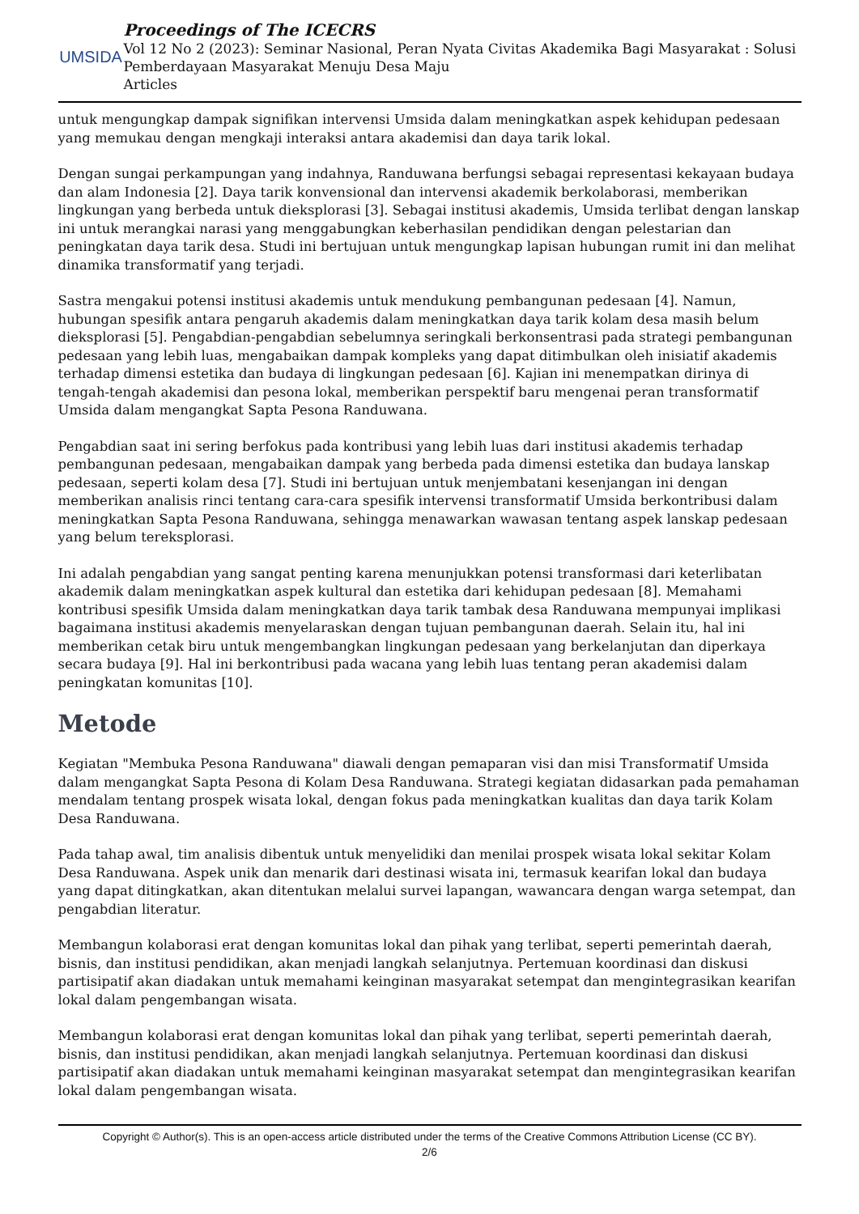UMSIDA
Proceedings of The ICECRS
Vol 12 No 2 (2023): Seminar Nasional, Peran Nyata Civitas Akademika Bagi Masyarakat : Solusi Pemberdayaan Masyarakat Menuju Desa Maju
Articles
untuk mengungkap dampak signifikan intervensi Umsida dalam meningkatkan aspek kehidupan pedesaan yang memukau dengan mengkaji interaksi antara akademisi dan daya tarik lokal.
Dengan sungai perkampungan yang indahnya, Randuwana berfungsi sebagai representasi kekayaan budaya dan alam Indonesia [2]. Daya tarik konvensional dan intervensi akademik berkolaborasi, memberikan lingkungan yang berbeda untuk dieksplorasi [3]. Sebagai institusi akademis, Umsida terlibat dengan lanskap ini untuk merangkai narasi yang menggabungkan keberhasilan pendidikan dengan pelestarian dan peningkatan daya tarik desa. Studi ini bertujuan untuk mengungkap lapisan hubungan rumit ini dan melihat dinamika transformatif yang terjadi.
Sastra mengakui potensi institusi akademis untuk mendukung pembangunan pedesaan [4]. Namun, hubungan spesifik antara pengaruh akademis dalam meningkatkan daya tarik kolam desa masih belum dieksplorasi [5]. Pengabdian-pengabdian sebelumnya seringkali berkonsentrasi pada strategi pembangunan pedesaan yang lebih luas, mengabaikan dampak kompleks yang dapat ditimbulkan oleh inisiatif akademis terhadap dimensi estetika dan budaya di lingkungan pedesaan [6]. Kajian ini menempatkan dirinya di tengah-tengah akademisi dan pesona lokal, memberikan perspektif baru mengenai peran transformatif Umsida dalam mengangkat Sapta Pesona Randuwana.
Pengabdian saat ini sering berfokus pada kontribusi yang lebih luas dari institusi akademis terhadap pembangunan pedesaan, mengabaikan dampak yang berbeda pada dimensi estetika dan budaya lanskap pedesaan, seperti kolam desa [7]. Studi ini bertujuan untuk menjembatani kesenjangan ini dengan memberikan analisis rinci tentang cara-cara spesifik intervensi transformatif Umsida berkontribusi dalam meningkatkan Sapta Pesona Randuwana, sehingga menawarkan wawasan tentang aspek lanskap pedesaan yang belum tereksplorasi.
Ini adalah pengabdian yang sangat penting karena menunjukkan potensi transformasi dari keterlibatan akademik dalam meningkatkan aspek kultural dan estetika dari kehidupan pedesaan [8]. Memahami kontribusi spesifik Umsida dalam meningkatkan daya tarik tambak desa Randuwana mempunyai implikasi bagaimana institusi akademis menyelaraskan dengan tujuan pembangunan daerah. Selain itu, hal ini memberikan cetak biru untuk mengembangkan lingkungan pedesaan yang berkelanjutan dan diperkaya secara budaya [9]. Hal ini berkontribusi pada wacana yang lebih luas tentang peran akademisi dalam peningkatan komunitas [10].
Metode
Kegiatan "Membuka Pesona Randuwana" diawali dengan pemaparan visi dan misi Transformatif Umsida dalam mengangkat Sapta Pesona di Kolam Desa Randuwana. Strategi kegiatan didasarkan pada pemahaman mendalam tentang prospek wisata lokal, dengan fokus pada meningkatkan kualitas dan daya tarik Kolam Desa Randuwana.
Pada tahap awal, tim analisis dibentuk untuk menyelidiki dan menilai prospek wisata lokal sekitar Kolam Desa Randuwana. Aspek unik dan menarik dari destinasi wisata ini, termasuk kearifan lokal dan budaya yang dapat ditingkatkan, akan ditentukan melalui survei lapangan, wawancara dengan warga setempat, dan pengabdian literatur.
Membangun kolaborasi erat dengan komunitas lokal dan pihak yang terlibat, seperti pemerintah daerah, bisnis, dan institusi pendidikan, akan menjadi langkah selanjutnya. Pertemuan koordinasi dan diskusi partisipatif akan diadakan untuk memahami keinginan masyarakat setempat dan mengintegrasikan kearifan lokal dalam pengembangan wisata.
Membangun kolaborasi erat dengan komunitas lokal dan pihak yang terlibat, seperti pemerintah daerah, bisnis, dan institusi pendidikan, akan menjadi langkah selanjutnya. Pertemuan koordinasi dan diskusi partisipatif akan diadakan untuk memahami keinginan masyarakat setempat dan mengintegrasikan kearifan lokal dalam pengembangan wisata.
Copyright © Author(s). This is an open-access article distributed under the terms of the Creative Commons Attribution License (CC BY).
2/6